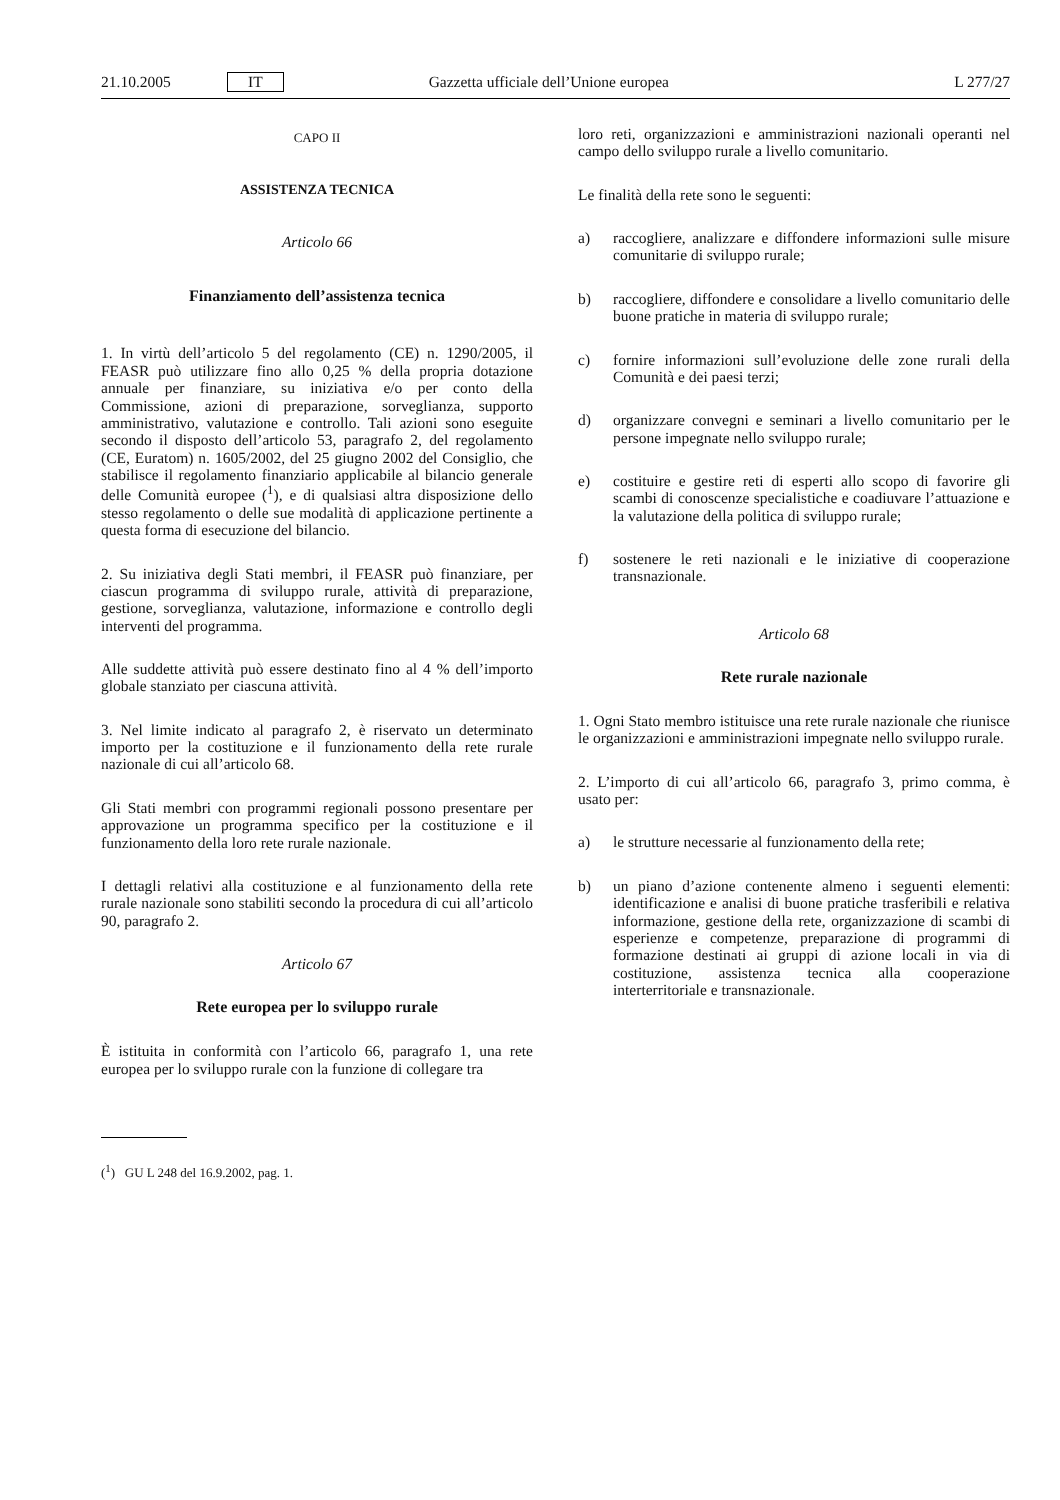21.10.2005 IT Gazzetta ufficiale dell’Unione europea L 277/27
CAPO II
ASSISTENZA TECNICA
Articolo 66
Finanziamento dell’assistenza tecnica
1. In virtù dell’articolo 5 del regolamento (CE) n. 1290/2005, il FEASR può utilizzare fino allo 0,25 % della propria dotazione annuale per finanziare, su iniziativa e/o per conto della Commissione, azioni di preparazione, sorveglianza, supporto amministrativo, valutazione e controllo. Tali azioni sono eseguite secondo il disposto dell’articolo 53, paragrafo 2, del regolamento (CE, Euratom) n. 1605/2002, del 25 giugno 2002 del Consiglio, che stabilisce il regolamento finanziario applicabile al bilancio generale delle Comunità europee (<sup>1</sup>), e di qualsiasi altra disposizione dello stesso regolamento o delle sue modalità di applicazione pertinente a questa forma di esecuzione del bilancio.
2. Su iniziativa degli Stati membri, il FEASR può finanziare, per ciascun programma di sviluppo rurale, attività di preparazione, gestione, sorveglianza, valutazione, informazione e controllo degli interventi del programma.
Alle suddette attività può essere destinato fino al 4 % dell’importo globale stanziato per ciascuna attività.
3. Nel limite indicato al paragrafo 2, è riservato un determinato importo per la costituzione e il funzionamento della rete rurale nazionale di cui all’articolo 68.
Gli Stati membri con programmi regionali possono presentare per approvazione un programma specifico per la costituzione e il funzionamento della loro rete rurale nazionale.
I dettagli relativi alla costituzione e al funzionamento della rete rurale nazionale sono stabiliti secondo la procedura di cui all’articolo 90, paragrafo 2.
Articolo 67
Rete europea per lo sviluppo rurale
È istituita in conformità con l’articolo 66, paragrafo 1, una rete europea per lo sviluppo rurale con la funzione di collegare tra
(<sup>1</sup>) GU L 248 del 16.9.2002, pag. 1.
loro reti, organizzazioni e amministrazioni nazionali operanti nel campo dello sviluppo rurale a livello comunitario.
Le finalità della rete sono le seguenti:
a) raccogliere, analizzare e diffondere informazioni sulle misure comunitarie di sviluppo rurale;
b) raccogliere, diffondere e consolidare a livello comunitario delle buone pratiche in materia di sviluppo rurale;
c) fornire informazioni sull’evoluzione delle zone rurali della Comunità e dei paesi terzi;
d) organizzare convegni e seminari a livello comunitario per le persone impegnate nello sviluppo rurale;
e) costituire e gestire reti di esperti allo scopo di favorire gli scambi di conoscenze specialistiche e coadiuvare l’attuazione e la valutazione della politica di sviluppo rurale;
f) sostenere le reti nazionali e le iniziative di cooperazione transnazionale.
Articolo 68
Rete rurale nazionale
1. Ogni Stato membro istituisce una rete rurale nazionale che riunisce le organizzazioni e amministrazioni impegnate nello sviluppo rurale.
2. L’importo di cui all’articolo 66, paragrafo 3, primo comma, è usato per:
a) le strutture necessarie al funzionamento della rete;
b) un piano d’azione contenente almeno i seguenti elementi: identificazione e analisi di buone pratiche trasferibili e relativa informazione, gestione della rete, organizzazione di scambi di esperienze e competenze, preparazione di programmi di formazione destinati ai gruppi di azione locali in via di costituzione, assistenza tecnica alla cooperazione interterritoriale e transnazionale.